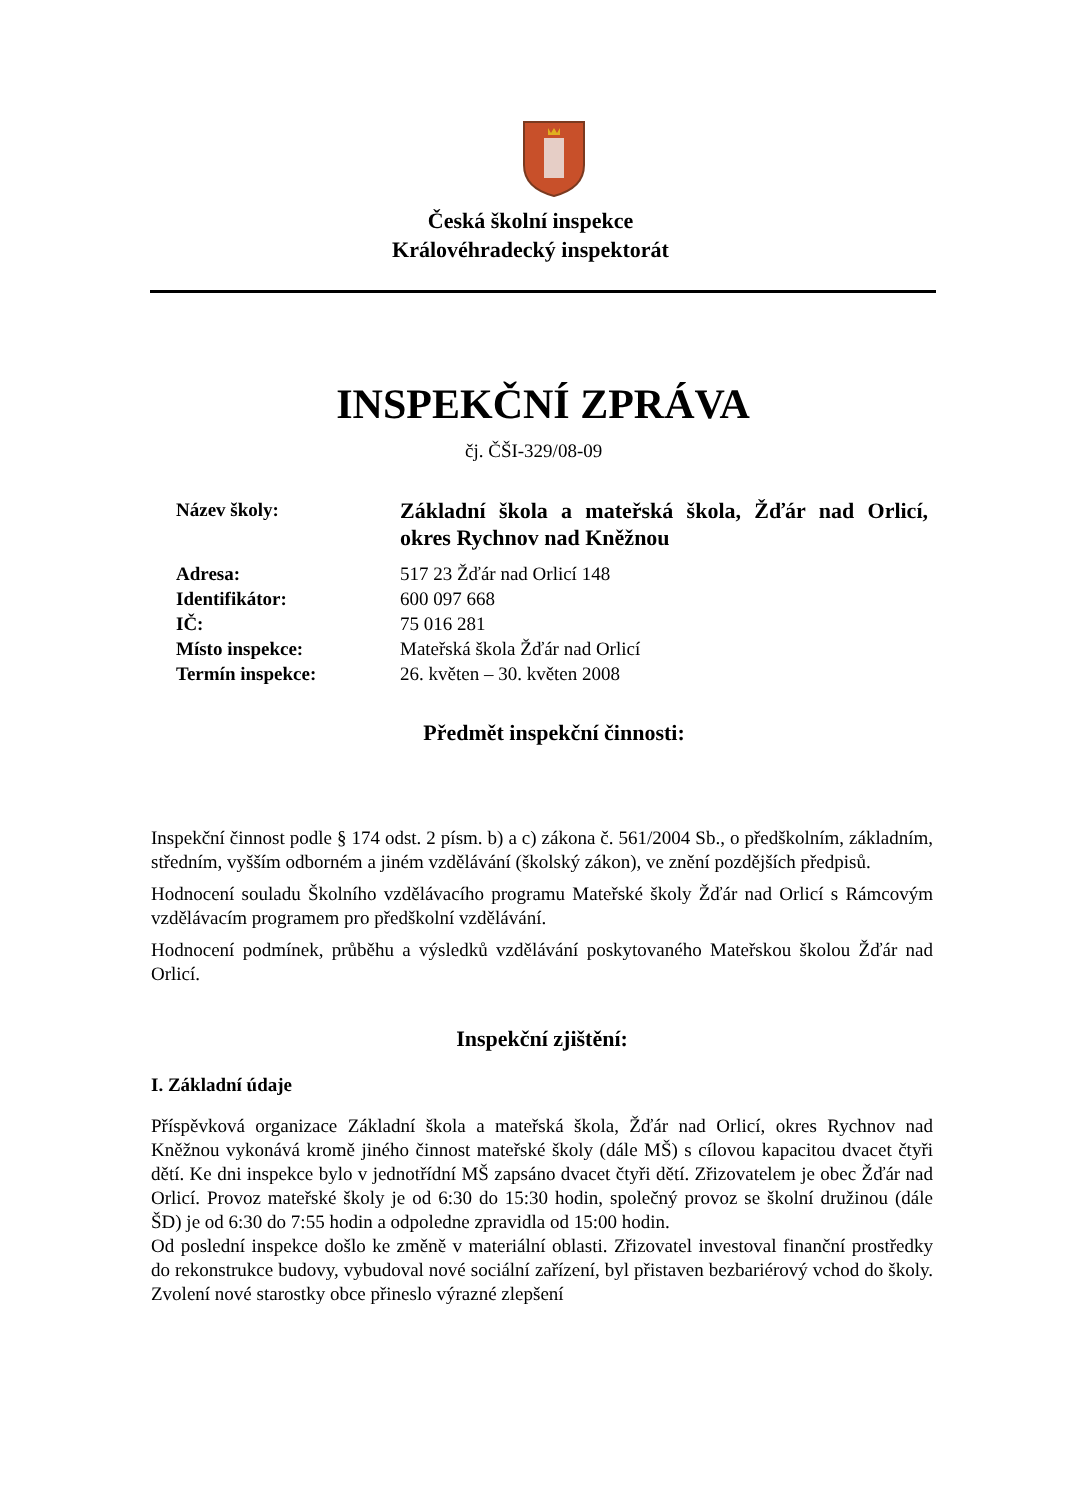Česká školní inspekce
Královéhradecký inspektorát
INSPEKČNÍ ZPRÁVA
čj. ČŠI-329/08-09
| Název školy: | Základní škola a mateřská škola, Žďár nad Orlicí, okres Rychnov nad Kněžnou |
| Adresa: | 517 23 Žďár nad Orlicí 148 |
| Identifikátor: | 600 097 668 |
| IČ: | 75 016 281 |
| Místo inspekce: | Mateřská škola Žďár nad Orlicí |
| Termín inspekce: | 26. květen – 30. květen 2008 |
Předmět inspekční činnosti:
Inspekční činnost podle § 174 odst. 2 písm. b) a c) zákona č. 561/2004 Sb., o předškolním, základním, středním, vyšším odborném a jiném vzdělávání (školský zákon), ve znění pozdějších předpisů.
Hodnocení souladu Školního vzdělávacího programu Mateřské školy Žďár nad Orlicí s Rámcovým vzdělávacím programem pro předškolní vzdělávání.
Hodnocení podmínek, průběhu a výsledků vzdělávání poskytovaného Mateřskou školou Žďár nad Orlicí.
Inspekční zjištění:
I. Základní údaje
Příspěvková organizace Základní škola a mateřská škola, Žďár nad Orlicí, okres Rychnov nad Kněžnou vykonává kromě jiného činnost mateřské školy (dále MŠ) s cílovou kapacitou dvacet čtyři dětí. Ke dni inspekce bylo v jednotřídní MŠ zapsáno dvacet čtyři dětí. Zřizovatelem je obec Žďár nad Orlicí. Provoz mateřské školy je od 6:30 do 15:30 hodin, společný provoz se školní družinou (dále ŠD) je od 6:30 do 7:55 hodin a odpoledne zpravidla od 15:00 hodin.
Od poslední inspekce došlo ke změně v materiální oblasti. Zřizovatel investoval finanční prostředky do rekonstrukce budovy, vybudoval nové sociální zařízení, byl přistaven bezbariérový vchod do školy. Zvolení nové starostky obce přineslo výrazné zlepšení